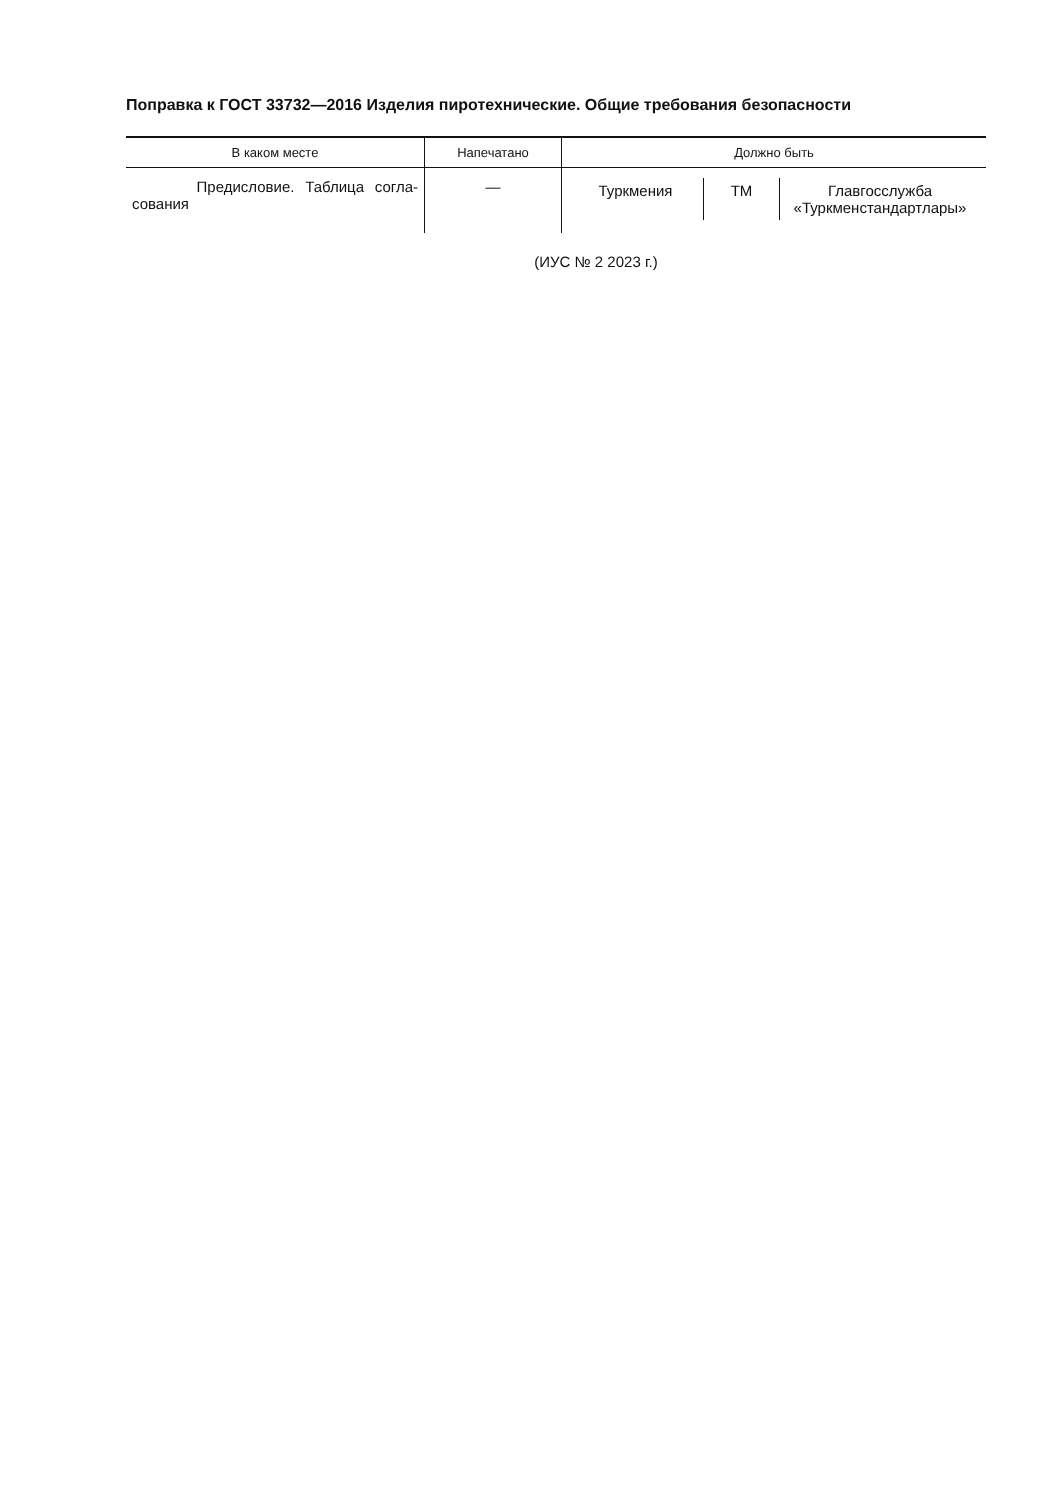Поправка к ГОСТ 33732—2016 Изделия пиротехнические. Общие требования безопасности
| В каком месте | Напечатано | Должно быть |
| --- | --- | --- |
| Предисловие. Таблица согла-сования | — | Туркмения ТМ Главгосслужба «Туркменстандартлары» |
(ИУС № 2 2023 г.)